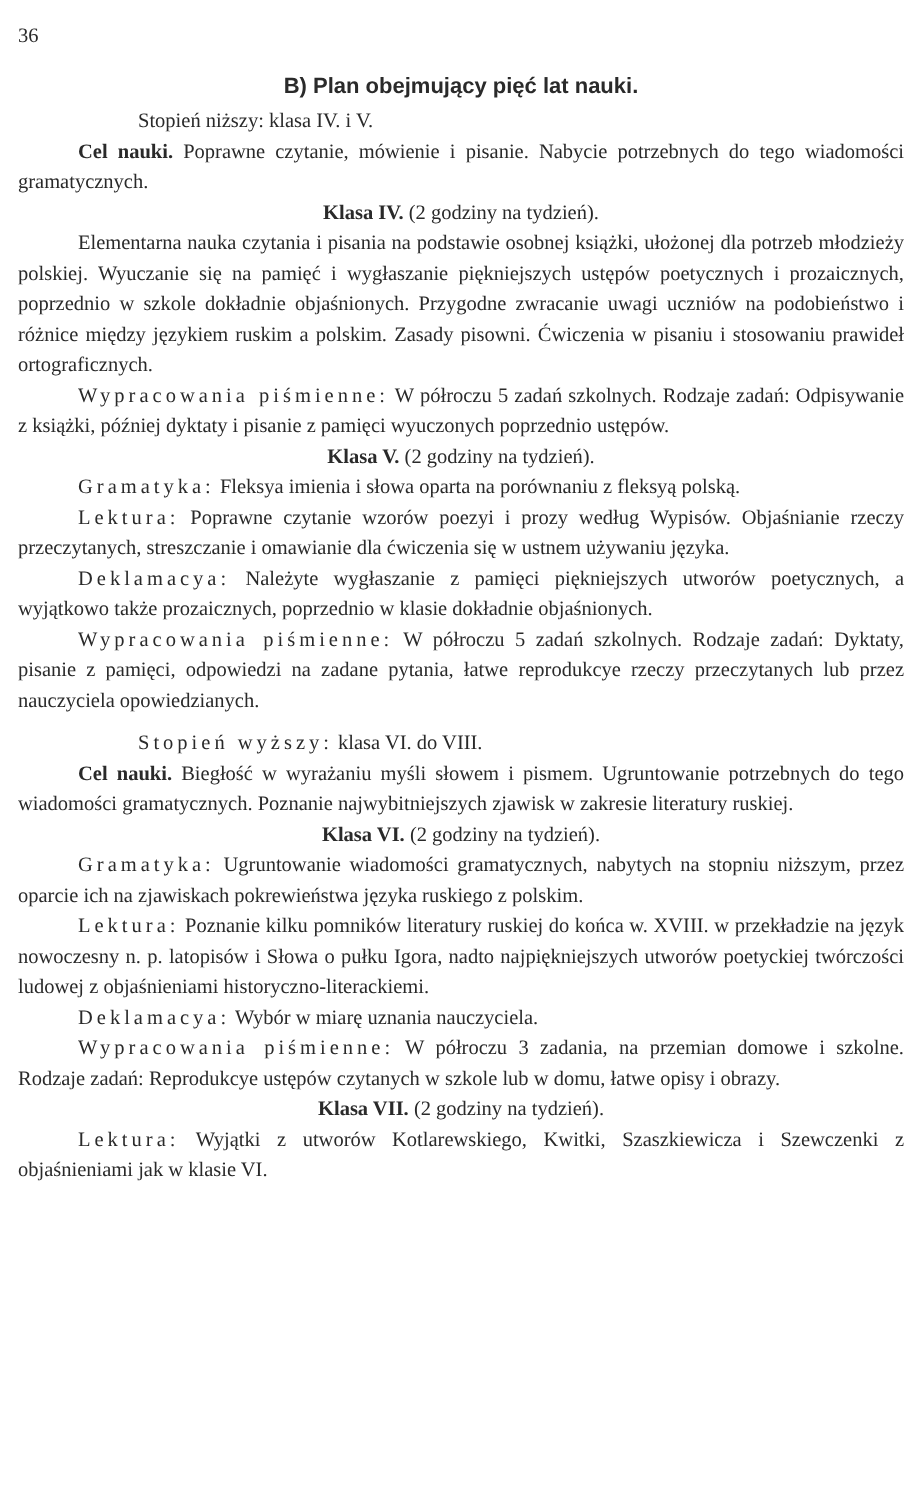36
B) Plan obejmujący pięć lat nauki.
Stopień niższy: klasa IV. i V.
Cel nauki. Poprawne czytanie, mówienie i pisanie. Nabycie potrzebnych do tego wiadomości gramatycznych.
Klasa IV. (2 godziny na tydzień).
Elementarna nauka czytania i pisania na podstawie osobnej książki, ułożonej dla potrzeb młodzieży polskiej. Wyuczanie się na pamięć i wygłaszanie piękniejszych ustępów poetycznych i prozaicznych, poprzednio w szkole dokładnie objaśnionych. Przygodne zwracanie uwagi uczniów na podobieństwo i różnice między językiem ruskim a polskim. Zasady pisowni. Ćwiczenia w pisaniu i stosowaniu prawideł ortograficznych.
Wypracowania piśmienne: W półroczu 5 zadań szkolnych. Rodzaje zadań: Odpisywanie z książki, później dyktaty i pisanie z pamięci wyuczonych poprzednio ustępów.
Klasa V. (2 godziny na tydzień).
Gramatyka: Fleksya imienia i słowa oparta na porównaniu z fleksyą polską.
Lektura: Poprawne czytanie wzorów poezyi i prozy według Wypisów. Objaśnianie rzeczy przeczytanych, streszczanie i omawianie dla ćwiczenia się w ustnem używaniu języka.
Deklamacya: Należyte wygłaszanie z pamięci piękniejszych utworów poetycznych, a wyjątkowo także prozaicznych, poprzednio w klasie dokładnie objaśnionych.
Wypracowania piśmienne: W półroczu 5 zadań szkolnych. Rodzaje zadań: Dyktaty, pisanie z pamięci, odpowiedzi na zadane pytania, łatwe reprodukcye rzeczy przeczytanych lub przez nauczyciela opowiedzianych.
Stopień wyższy: klasa VI. do VIII.
Cel nauki. Biegłość w wyrażaniu myśli słowem i pismem. Ugruntowanie potrzebnych do tego wiadomości gramatycznych. Poznanie najwybitniejszych zjawisk w zakresie literatury ruskiej.
Klasa VI. (2 godziny na tydzień).
Gramatyka: Ugruntowanie wiadomości gramatycznych, nabytych na stopniu niższym, przez oparcie ich na zjawiskach pokrewieństwa języka ruskiego z polskim.
Lektura: Poznanie kilku pomników literatury ruskiej do końca w. XVIII. w przekładzie na język nowoczesny n. p. latopisów i Słowa o pułku Igora, nadto najpiękniejszych utworów poetyckiej twórczości ludowej z objaśnieniami historyczno-literackiemi.
Deklamacya: Wybór w miarę uznania nauczyciela.
Wypracowania piśmienne: W półroczu 3 zadania, na przemian domowe i szkolne. Rodzaje zadań: Reprodukcye ustępów czytanych w szkole lub w domu, łatwe opisy i obrazy.
Klasa VII. (2 godziny na tydzień).
Lektura: Wyjątki z utworów Kotlarewskiego, Kwitki, Szaszkiewicza i Szewczenki z objaśnieniami jak w klasie VI.